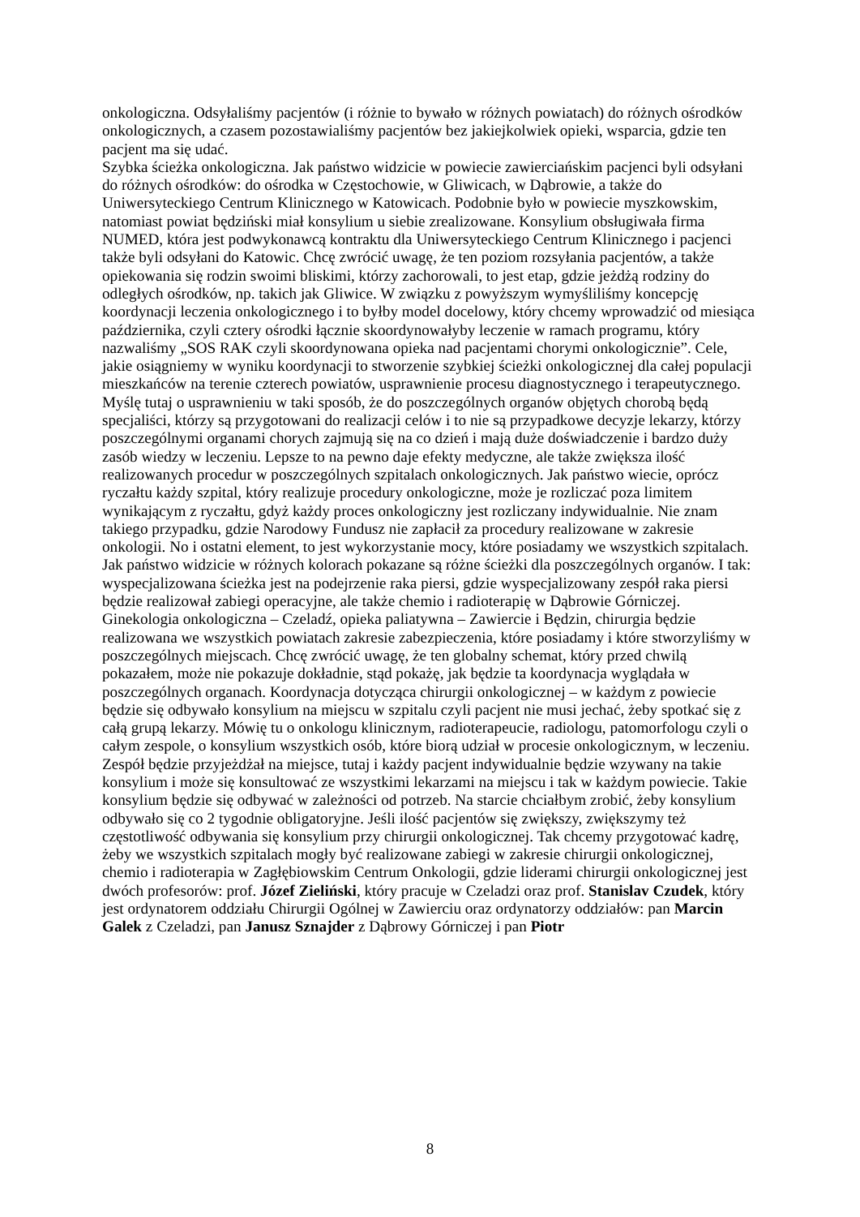onkologiczna. Odsyłaliśmy pacjentów (i różnie to bywało w różnych powiatach) do różnych ośrodków onkologicznych, a czasem pozostawialiśmy pacjentów bez jakiejkolwiek opieki, wsparcia, gdzie ten pacjent ma się udać.
Szybka ścieżka onkologiczna. Jak państwo widzicie w powiecie zawierciańskim pacjenci byli odsyłani do różnych ośrodków: do ośrodka w Częstochowie, w Gliwicach, w Dąbrowie, a także do Uniwersyteckiego Centrum Klinicznego w Katowicach. Podobnie było w powiecie myszkowskim, natomiast powiat będziński miał konsylium u siebie zrealizowane. Konsylium obsługiwała firma NUMED, która jest podwykonawcą kontraktu dla Uniwersyteckiego Centrum Klinicznego i pacjenci także byli odsyłani do Katowic. Chcę zwrócić uwagę, że ten poziom rozsyłania pacjentów, a także opiekowania się rodzin swoimi bliskimi, którzy zachorowali, to jest etap, gdzie jeżdżą rodziny do odległych ośrodków, np. takich jak Gliwice. W związku z powyższym wymyśliliśmy koncepcję koordynacji leczenia onkologicznego i to byłby model docelowy, który chcemy wprowadzić od miesiąca października, czyli cztery ośrodki łącznie skoordynowałyby leczenie w ramach programu, który nazwaliśmy „SOS RAK czyli skoordynowana opieka nad pacjentami chorymi onkologicznie”. Cele, jakie osiągniemy w wyniku koordynacji to stworzenie szybkiej ścieżki onkologicznej dla całej populacji mieszkańców na terenie czterech powiatów, usprawnienie procesu diagnostycznego i terapeutycznego. Myślę tutaj o usprawnieniu w taki sposób, że do poszczególnych organów objętych chorobą będą specjaliści, którzy są przygotowani do realizacji celów i to nie są przypadkowe decyzje lekarzy, którzy poszczególnymi organami chorych zajmują się na co dzień i mają duże doświadczenie i bardzo duży zasób wiedzy w leczeniu. Lepsze to na pewno daje efekty medyczne, ale także zwiększa ilość realizowanych procedur w poszczególnych szpitalach onkologicznych. Jak państwo wiecie, oprócz ryczałtu każdy szpital, który realizuje procedury onkologiczne, może je rozliczać poza limitem wynikającym z ryczałtu, gdyż każdy proces onkologiczny jest rozliczany indywidualnie. Nie znam takiego przypadku, gdzie Narodowy Fundusz nie zapłacił za procedury realizowane w zakresie onkologii. No i ostatni element, to jest wykorzystanie mocy, które posiadamy we wszystkich szpitalach. Jak państwo widzicie w różnych kolorach pokazane są różne ścieżki dla poszczególnych organów. I tak: wyspecjalizowana ścieżka jest na podejrzenie raka piersi, gdzie wyspecjalizowany zespół raka piersi będzie realizował zabiegi operacyjne, ale także chemio i radioterapię w Dąbrowie Górniczej. Ginekologia onkologiczna – Czeladź, opieka paliatywna – Zawiercie i Będzin, chirurgia będzie realizowana we wszystkich powiatach zakresie zabezpieczenia, które posiadamy i które stworzyliśmy w poszczególnych miejscach. Chcę zwrócić uwagę, że ten globalny schemat, który przed chwilą pokazałem, może nie pokazuje dokładnie, stąd pokażę, jak będzie ta koordynacja wyglądała w poszczególnych organach. Koordynacja dotycząca chirurgii onkologicznej – w każdym z powiecie będzie się odbywało konsylium na miejscu w szpitalu czyli pacjent nie musi jechać, żeby spotkać się z całą grupą lekarzy. Mówię tu o onkologu klinicznym, radioterapeucie, radiologu, patomorfologu czyli o całym zespole, o konsylium wszystkich osób, które biorą udział w procesie onkologicznym, w leczeniu. Zespół będzie przyjeżdżał na miejsce, tutaj i każdy pacjent indywidualnie będzie wzywany na takie konsylium i może się konsultować ze wszystkimi lekarzami na miejscu i tak w każdym powiecie. Takie konsylium będzie się odbywać w zależności od potrzeb. Na starcie chciałbym zrobić, żeby konsylium odbywało się co 2 tygodnie obligatoryjne. Jeśli ilość pacjentów się zwiększy, zwiększymy też częstotliwość odbywania się konsylium przy chirurgii onkologicznej. Tak chcemy przygotować kadrę, żeby we wszystkich szpitalach mogły być realizowane zabiegi w zakresie chirurgii onkologicznej, chemio i radioterapia w Zagłębiowskim Centrum Onkologii, gdzie liderami chirurgii onkologicznej jest dwóch profesorów: prof. Józef Zieliński, który pracuje w Czeladzi oraz prof. Stanislav Czudek, który jest ordynatorem oddziału Chirurgii Ogólnej w Zawierciu oraz ordynatorzy oddziałów: pan Marcin Galek z Czeladzi, pan Janusz Sznajder z Dąbrowy Górniczej i pan Piotr
8